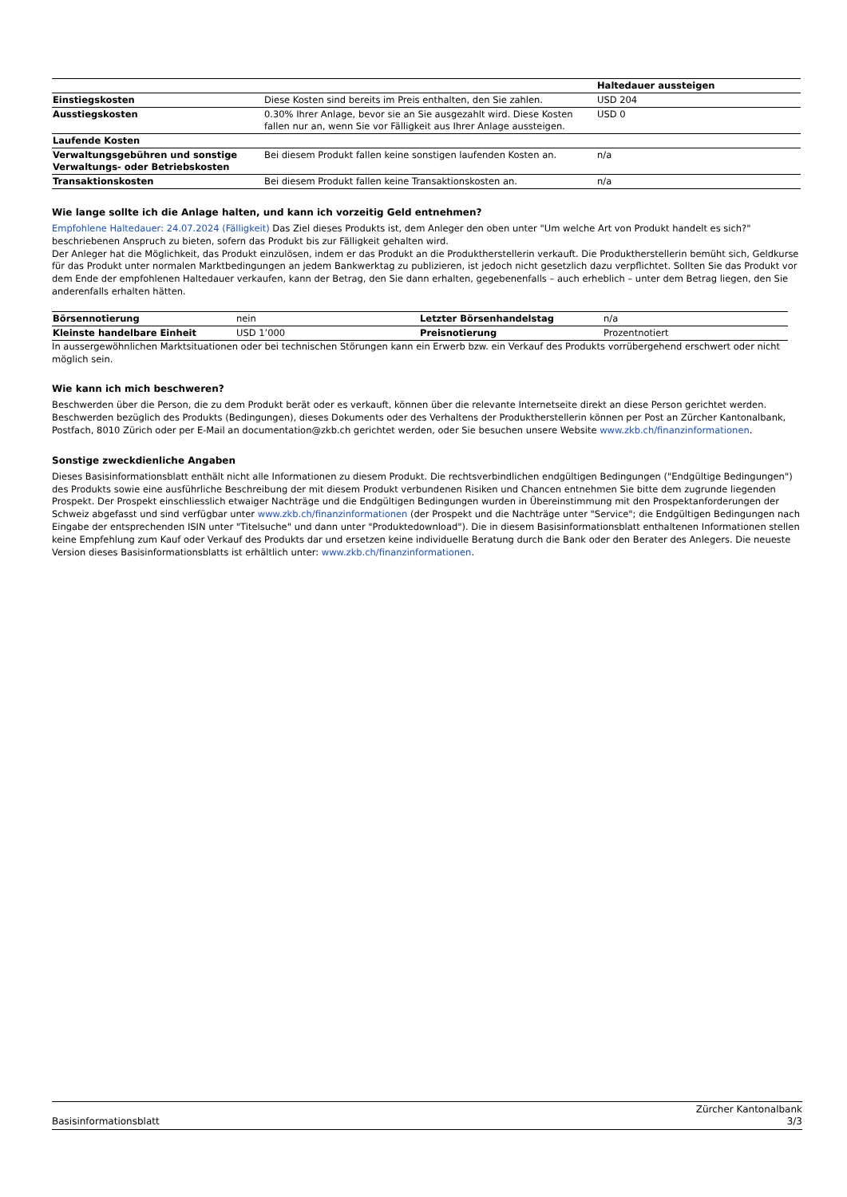| | | Haltedauer aussteigen |
| --- | --- | --- |
| Einstiegskosten | Diese Kosten sind bereits im Preis enthalten, den Sie zahlen. | USD 204 |
| Ausstiegskosten | 0.30% Ihrer Anlage, bevor sie an Sie ausgezahlt wird. Diese Kosten fallen nur an, wenn Sie vor Fälligkeit aus Ihrer Anlage aussteigen. | USD 0 |
| Laufende Kosten | | |
| Verwaltungsgebühren und sonstige Verwaltungs- oder Betriebskosten | Bei diesem Produkt fallen keine sonstigen laufenden Kosten an. | n/a |
| Transaktionskosten | Bei diesem Produkt fallen keine Transaktionskosten an. | n/a |
Wie lange sollte ich die Anlage halten, und kann ich vorzeitig Geld entnehmen?
Empfohlene Haltedauer: 24.07.2024 (Fälligkeit) Das Ziel dieses Produkts ist, dem Anleger den oben unter "Um welche Art von Produkt handelt es sich?" beschriebenen Anspruch zu bieten, sofern das Produkt bis zur Fälligkeit gehalten wird.
Der Anleger hat die Möglichkeit, das Produkt einzulösen, indem er das Produkt an die Produktherstellerin verkauft. Die Produktherstellerin bemüht sich, Geldkurse für das Produkt unter normalen Marktbedingungen an jedem Bankwerktag zu publizieren, ist jedoch nicht gesetzlich dazu verpflichtet. Sollten Sie das Produkt vor dem Ende der empfohlenen Haltedauer verkaufen, kann der Betrag, den Sie dann erhalten, gegebenenfalls – auch erheblich – unter dem Betrag liegen, den Sie anderenfalls erhalten hätten.
| Börsennotierung | nein | Letzter Börsenhandelstag | n/a |
| Kleinste handelbare Einheit | USD 1’000 | Preisnotierung | Prozentnotiert |
In aussergewöhnlichen Marktsituationen oder bei technischen Störungen kann ein Erwerb bzw. ein Verkauf des Produkts vorrübergehend erschwert oder nicht möglich sein.
Wie kann ich mich beschweren?
Beschwerden über die Person, die zu dem Produkt berät oder es verkauft, können über die relevante Internetseite direkt an diese Person gerichtet werden. Beschwerden bezüglich des Produkts (Bedingungen), dieses Dokuments oder des Verhaltens der Produktherstellerin können per Post an Zürcher Kantonalbank, Postfach, 8010 Zürich oder per E-Mail an documentation@zkb.ch gerichtet werden, oder Sie besuchen unsere Website www.zkb.ch/finanzinformationen.
Sonstige zweckdienliche Angaben
Dieses Basisinformationsblatt enthält nicht alle Informationen zu diesem Produkt. Die rechtsverbindlichen endgültigen Bedingungen ("Endgültige Bedingungen") des Produkts sowie eine ausführliche Beschreibung der mit diesem Produkt verbundenen Risiken und Chancen entnehmen Sie bitte dem zugrunde liegenden Prospekt. Der Prospekt einschliesslich etwaiger Nachträge und die Endgültigen Bedingungen wurden in Übereinstimmung mit den Prospektanforderungen der Schweiz abgefasst und sind verfügbar unter www.zkb.ch/finanzinformationen (der Prospekt und die Nachträge unter "Service"; die Endgültigen Bedingungen nach Eingabe der entsprechenden ISIN unter "Titelsuche" und dann unter "Produktedownload"). Die in diesem Basisinformationsblatt enthaltenen Informationen stellen keine Empfehlung zum Kauf oder Verkauf des Produkts dar und ersetzen keine individuelle Beratung durch die Bank oder den Berater des Anlegers. Die neueste Version dieses Basisinformationsblatts ist erhältlich unter: www.zkb.ch/finanzinformationen.
Basisinformationsblatt
Zürcher Kantonalbank
3/3